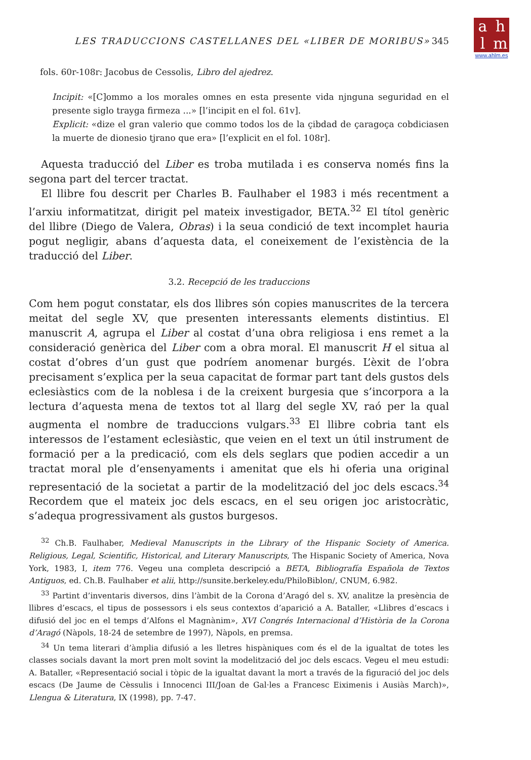ahlm
www.ahlm.es
LES TRADUCCIONS CASTELLANES DEL «LIBER DE MORIBUS» 345
fols. 60r-108r: Jacobus de Cessolis, Libro del ajedrez.
Incipit: «[C]ommo a los morales omnes en esta presente vida njnguna seguridad en el presente siglo trayga firmeza ...» [l’incipit en el fol. 61v].
Explicit: «dize el gran valerio que commo todos los de la çibdad de çaragoça cobdiciasen la muerte de dionesio tjrano que era» [l’explicit en el fol. 108r].
Aquesta traducció del Liber es troba mutilada i es conserva només fins la segona part del tercer tractat.
El llibre fou descrit per Charles B. Faulhaber el 1983 i més recentment a l’arxiu informatitzat, dirigit pel mateix investigador, BETA.<sup>32</sup> El títol genèric del llibre (Diego de Valera, Obras) i la seua condició de text incomplet hauria pogut negligir, abans d’aquesta data, el coneixement de l’existència de la traducció del Liber.
3.2. Recepció de les traduccions
Com hem pogut constatar, els dos llibres són copies manuscrites de la tercera meitat del segle XV, que presenten interessants elements distintius. El manuscrit A, agrupa el Liber al costat d’una obra religiosa i ens remet a la consideració genèrica del Liber com a obra moral. El manuscrit H el situa al costat d’obres d’un gust que podríem anomenar burgés. L’èxit de l’obra precisament s’explica per la seua capacitat de formar part tant dels gustos dels eclesiàstics com de la noblesa i de la creixent burgesia que s’incorpora a la lectura d’aquesta mena de textos tot al llarg del segle XV, raó per la qual augmenta el nombre de traduccions vulgars.<sup>33</sup> El llibre cobria tant els interessos de l’estament eclesiàstic, que veien en el text un útil instrument de formació per a la predicació, com els dels seglars que podien accedir a un tractat moral ple d’ensenyaments i amenitat que els hi oferia una original representació de la societat a partir de la modelització del joc dels escacs.<sup>34</sup> Recordem que el mateix joc dels escacs, en el seu origen joc aristocràtic, s’adequa progressivament als gustos burgesos.
<sup>32</sup> Ch.B. Faulhaber, Medieval Manuscripts in the Library of the Hispanic Society of America. Religious, Legal, Scientific, Historical, and Literary Manuscripts, The Hispanic Society of America, Nova York, 1983, I, item 776. Vegeu una completa descripció a BETA, Bibliografía Española de Textos Antiguos, ed. Ch.B. Faulhaber et alii, http://sunsite.berkeley.edu/PhiloBiblon/, CNUM, 6.982.
<sup>33</sup> Partint d’inventaris diversos, dins l’àmbit de la Corona d’Aragó del s. XV, analitze la presència de llibres d’escacs, el tipus de possessors i els seus contextos d’aparició a A. Bataller, «Llibres d’escacs i difusió del joc en el temps d’Alfons el Magnànim», XVI Congrés Internacional d’Història de la Corona d’Aragó (Nàpols, 18-24 de setembre de 1997), Nàpols, en premsa.
<sup>34</sup> Un tema literari d’àmplia difusió a les lletres hispàniques com és el de la igualtat de totes les classes socials davant la mort pren molt sovint la modelització del joc dels escacs. Vegeu el meu estudi: A. Bataller, «Representació social i tòpic de la igualtat davant la mort a través de la figuració del joc dels escacs (De Jaume de Cèssulis i Innocenci III/Joan de Gal·les a Francesc Eiximenis i Ausiàs March)», Llengua & Literatura, IX (1998), pp. 7-47.